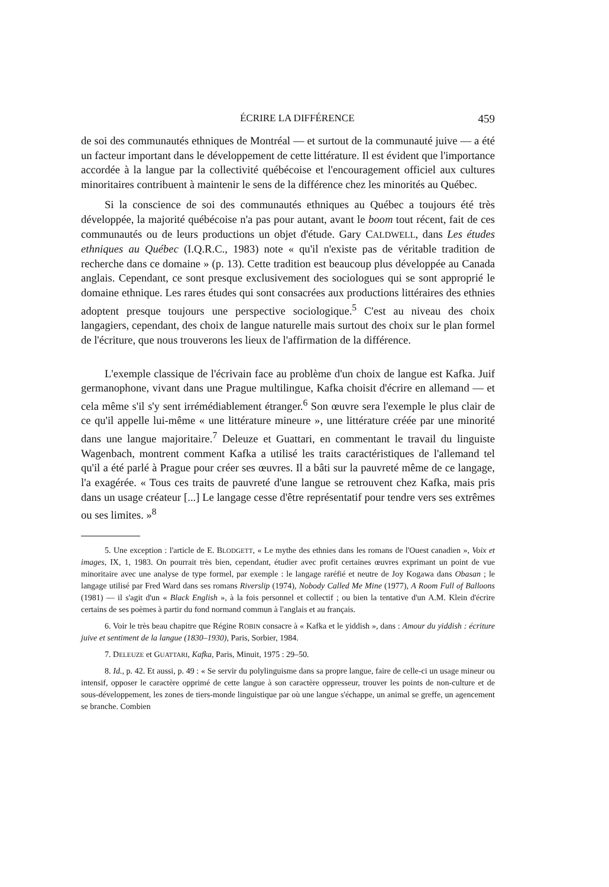ÉCRIRE LA DIFFÉRENCE 459
de soi des communautés ethniques de Montréal — et surtout de la communauté juive — a été un facteur important dans le développement de cette littérature. Il est évident que l'importance accordée à la langue par la collectivité québécoise et l'encouragement officiel aux cultures minoritaires contribuent à maintenir le sens de la différence chez les minorités au Québec.
Si la conscience de soi des communautés ethniques au Québec a toujours été très développée, la majorité québécoise n'a pas pour autant, avant le boom tout récent, fait de ces communautés ou de leurs productions un objet d'étude. Gary CALDWELL, dans Les études ethniques au Québec (I.Q.R.C., 1983) note « qu'il n'existe pas de véritable tradition de recherche dans ce domaine » (p. 13). Cette tradition est beaucoup plus développée au Canada anglais. Cependant, ce sont presque exclusivement des sociologues qui se sont approprié le domaine ethnique. Les rares études qui sont consacrées aux productions littéraires des ethnies adoptent presque toujours une perspective sociologique.<sup>5</sup> C'est au niveau des choix langagiers, cependant, des choix de langue naturelle mais surtout des choix sur le plan formel de l'écriture, que nous trouverons les lieux de l'affirmation de la différence.
L'exemple classique de l'écrivain face au problème d'un choix de langue est Kafka. Juif germanophone, vivant dans une Prague multilingue, Kafka choisit d'écrire en allemand — et cela même s'il s'y sent irrémédiablement étranger.<sup>6</sup> Son œuvre sera l'exemple le plus clair de ce qu'il appelle lui-même « une littérature mineure », une littérature créée par une minorité dans une langue majoritaire.<sup>7</sup> Deleuze et Guattari, en commentant le travail du linguiste Wagenbach, montrent comment Kafka a utilisé les traits caractéristiques de l'allemand tel qu'il a été parlé à Prague pour créer ses œuvres. Il a bâti sur la pauvreté même de ce langage, l'a exagérée. « Tous ces traits de pauvreté d'une langue se retrouvent chez Kafka, mais pris dans un usage créateur [...] Le langage cesse d'être représentatif pour tendre vers ses extrêmes ou ses limites. »<sup>8</sup>
5. Une exception : l'article de E. BLODGETT, « Le mythe des ethnies dans les romans de l'Ouest canadien », Voix et images, IX, 1, 1983. On pourrait très bien, cependant, étudier avec profit certaines œuvres exprimant un point de vue minoritaire avec une analyse de type formel, par exemple : le langage raréfié et neutre de Joy Kogawa dans Obasan ; le langage utilisé par Fred Ward dans ses romans Riverslip (1974), Nobody Called Me Mine (1977), A Room Full of Balloons (1981) — il s'agit d'un « Black English », à la fois personnel et collectif ; ou bien la tentative d'un A.M. Klein d'écrire certains de ses poèmes à partir du fond normand commun à l'anglais et au français.
6. Voir le très beau chapitre que Régine ROBIN consacre à « Kafka et le yiddish », dans : Amour du yiddish : écriture juive et sentiment de la langue (1830–1930), Paris, Sorbier, 1984.
7. DELEUZE et GUATTARI, Kafka, Paris, Minuit, 1975 : 29–50.
8. Id., p. 42. Et aussi, p. 49 : « Se servir du polylinguisme dans sa propre langue, faire de celle-ci un usage mineur ou intensif, opposer le caractère opprimé de cette langue à son caractère oppresseur, trouver les points de non-culture et de sous-développement, les zones de tiers-monde linguistique par où une langue s'échappe, un animal se greffe, un agencement se branche. Combien